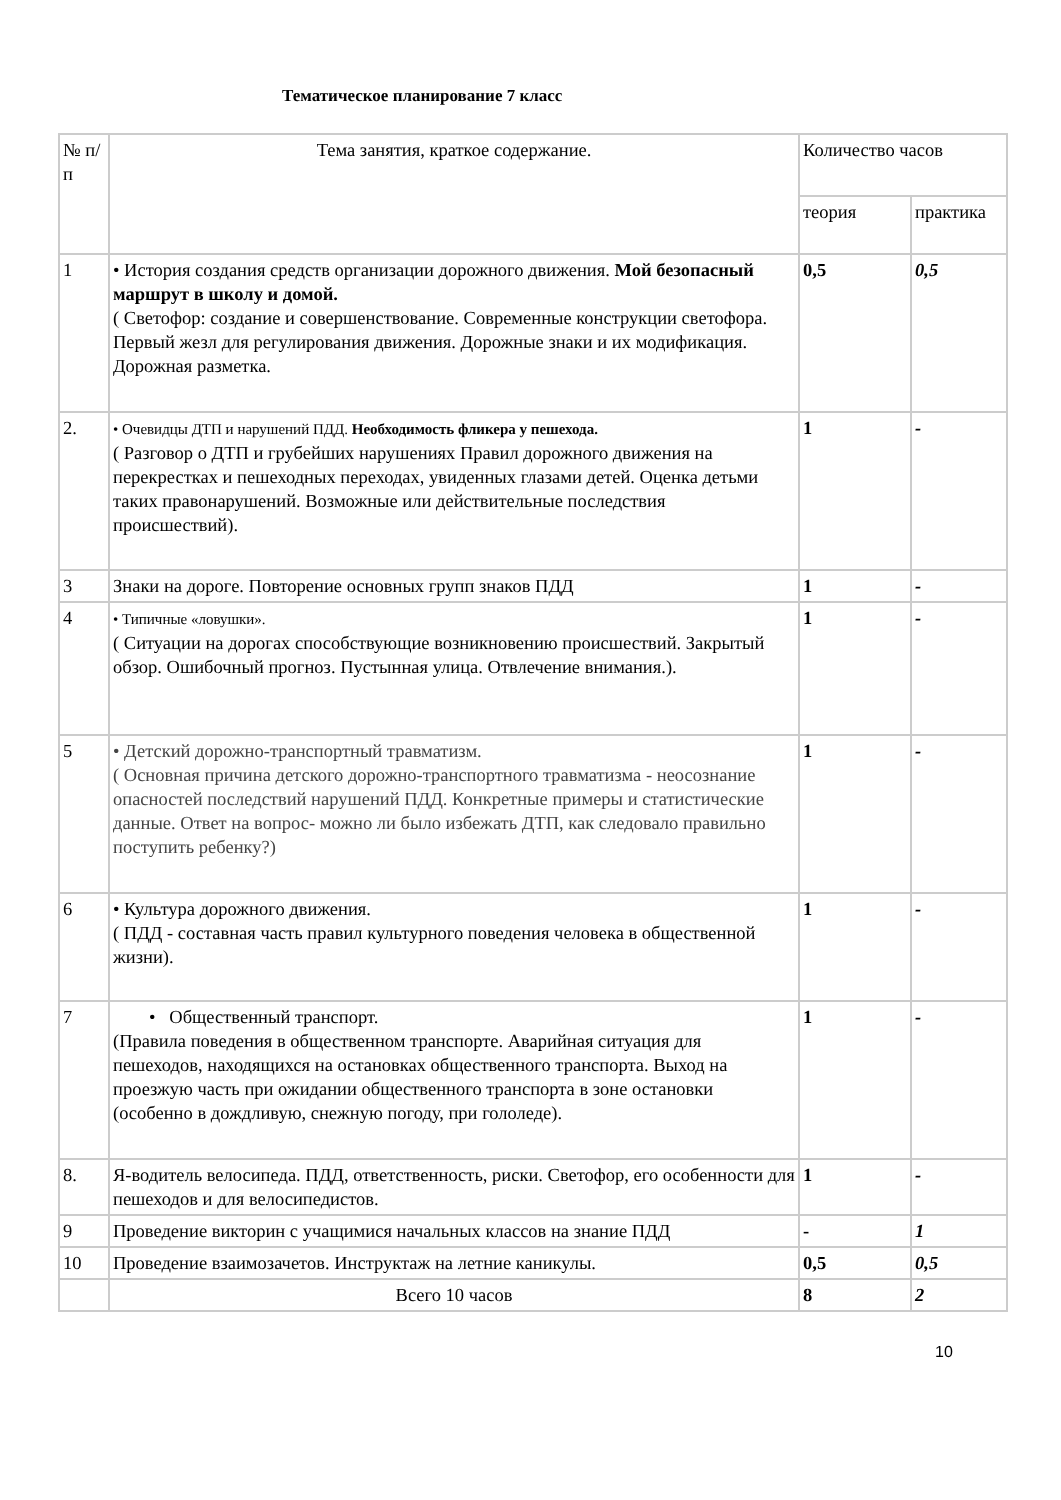Тематическое планирование 7 класс
| № п/п | Тема занятия, краткое содержание. | Количество часов | |
| --- | --- | --- | --- |
| | | теория | практика |
| 1 | • История создания средств организации дорожного движения. Мой безопасный маршрут в школу и домой. ( Светофор: создание и совершенствование. Современные конструкции светофора. Первый жезл для регулирования движения. Дорожные знаки и их модификация. Дорожная разметка. | 0,5 | 0,5 |
| 2. | • Очевидцы ДТП и нарушений ПДД. Необходимость фликера у пешехода. ( Разговор о ДТП и грубейших нарушениях Правил дорожного движения на перекрестках и пешеходных переходах, увиденных глазами детей. Оценка детьми таких правонарушений. Возможные или действительные последствия происшествий). | 1 | - |
| 3 | Знаки на дороге. Повторение основных групп знаков ПДД | 1 | - |
| 4 | • Типичные «ловушки». ( Ситуации на дорогах способствующие возникновению происшествий. Закрытый обзор. Ошибочный прогноз. Пустынная улица. Отвлечение внимания.). | 1 | - |
| 5 | • Детский дорожно-транспортный травматизм. ( Основная причина детского дорожно-транспортного травматизма - неосознание опасностей последствий нарушений ПДД. Конкретные примеры и статистические данные. Ответ на вопрос- можно ли было избежать ДТП, как следовало правильно поступить ребенку?) | 1 | - |
| 6 | • Культура дорожного движения. ( ПДД - составная часть правил культурного поведения человека в общественной жизни). | 1 | - |
| 7 | • Общественный транспорт. (Правила поведения в общественном транспорте. Аварийная ситуация для пешеходов, находящихся на остановках общественного транспорта. Выход на проезжую часть при ожидании общественного транспорта в зоне остановки (особенно в дождливую, снежную погоду, при гололеде). | 1 | - |
| 8. | Я-водитель велосипеда. ПДД, ответственность, риски. Светофор, его особенности для пешеходов и для велосипедистов. | 1 | - |
| 9 | Проведение викторин с учащимися начальных классов на знание ПДД | - | 1 |
| 10 | Проведение взаимозачетов. Инструктаж на летние каникулы. | 0,5 | 0,5 |
| | Всего 10 часов | 8 | 2 |
10